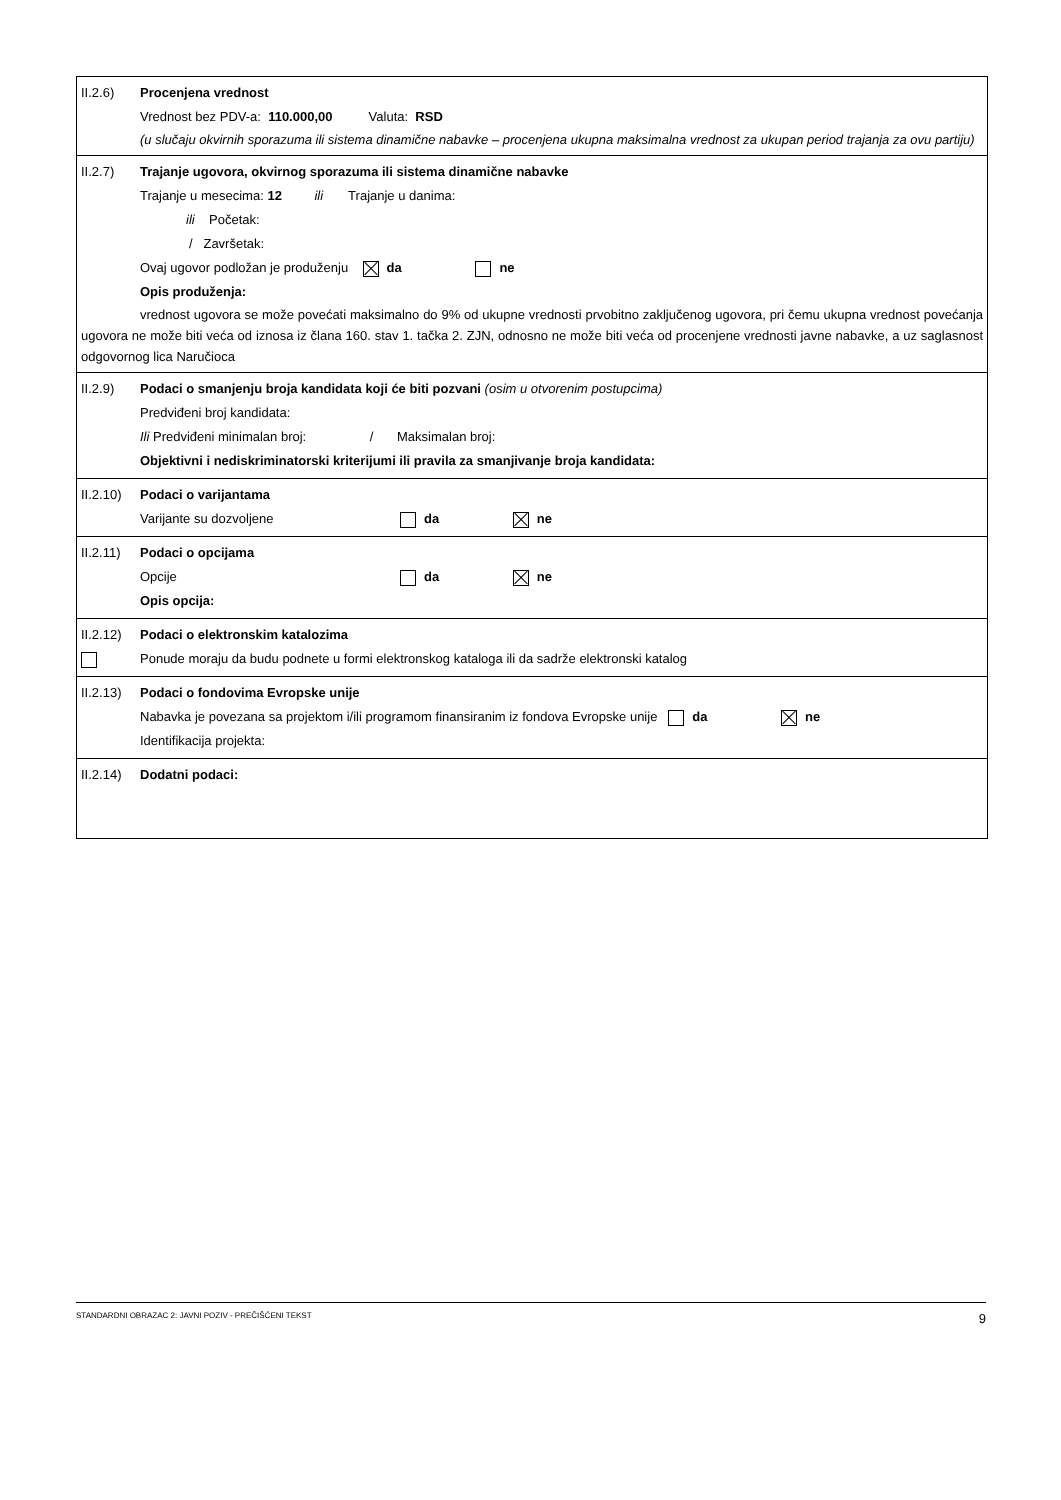II.2.6) Procenjena vrednost
Vrednost bez PDV-a: 110.000,00 Valuta: RSD
(u slučaju okvirnih sporazuma ili sistema dinamične nabavke – procenjena ukupna maksimalna vrednost za ukupan period trajanja za ovu partiju)
II.2.7) Trajanje ugovora, okvirnog sporazuma ili sistema dinamične nabavke
Trajanje u mesecima: 12 ili Trajanje u danima:
ili Početak:
/ Završetak:
Ovaj ugovor podložan je produženju da ne
Opis produženja:
vrednost ugovora se može povećati maksimalno do 9% od ukupne vrednosti prvobitno zaključenog ugovora, pri čemu ukupna vrednost povećanja ugovora ne može biti veća od iznosa iz člana 160. stav 1. tačka 2. ZJN, odnosno ne može biti veća od procenjene vrednosti javne nabavke, a uz saglasnost odgovornog lica Naručioca
II.2.9) Podaci o smanjenju broja kandidata koji će biti pozvani (osim u otvorenim postupcima)
Predviđeni broj kandidata:
Ili Predviđeni minimalan broj: / Maksimalan broj:
Objektivni i nediskriminatorski kriterijumi ili pravila za smanjivanje broja kandidata:
II.2.10) Podaci o varijantama
Varijante su dozvoljene da ne
II.2.11) Podaci o opcijama
Opcije da ne
Opis opcija:
II.2.12) Podaci o elektronskim katalozima
Ponude moraju da budu podnete u formi elektronskog kataloga ili da sadrže elektronski katalog
II.2.13) Podaci o fondovima Evropske unije
Nabavka je povezana sa projektom i/ili programom finansiranim iz fondova Evropske unije da ne
Identifikacija projekta:
II.2.14) Dodatni podaci:
STANDARDNI OBRAZAC 2: JAVNI POZIV - PREČIŠĆENI TEKST 9